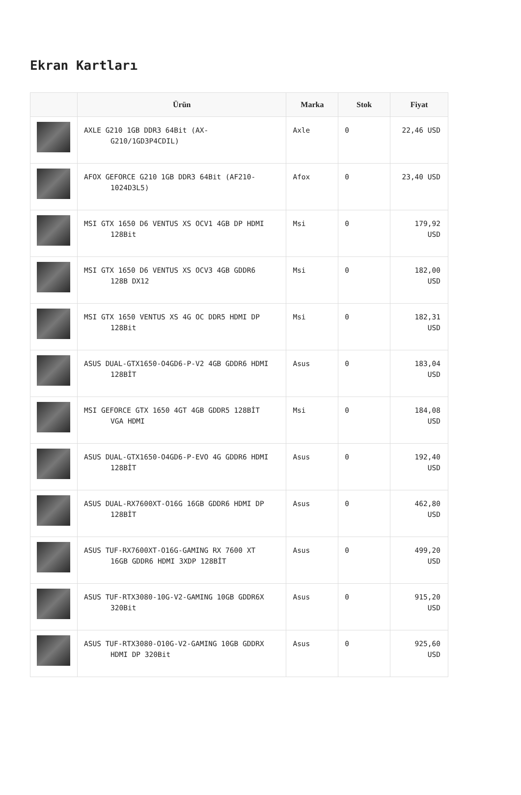Ekran Kartları
| | Ürün | Marka | Stok | Fiyat |
| --- | --- | --- | --- | --- |
| | AXLE G210 1GB DDR3 64Bit (AX- G210/1GD3P4CDIL) | Axle | 0 | 22,46 USD |
| | AFOX GEFORCE G210 1GB DDR3 64Bit (AF210- 1024D3L5) | Afox | 0 | 23,40 USD |
| | MSI GTX 1650 D6 VENTUS XS OCV1 4GB DP HDMI 128Bit | Msi | 0 | 179,92 USD |
| | MSI GTX 1650 D6 VENTUS XS OCV3 4GB GDDR6 128B DX12 | Msi | 0 | 182,00 USD |
| | MSI GTX 1650 VENTUS XS 4G OC DDR5 HDMI DP 128Bit | Msi | 0 | 182,31 USD |
| | ASUS DUAL-GTX1650-O4GD6-P-V2 4GB GDDR6 HDMI 128BİT | Asus | 0 | 183,04 USD |
| | MSI GEFORCE GTX 1650 4GT 4GB GDDR5 128BİT VGA HDMI | Msi | 0 | 184,08 USD |
| | ASUS DUAL-GTX1650-O4GD6-P-EVO 4G GDDR6 HDMI 128BİT | Asus | 0 | 192,40 USD |
| | ASUS DUAL-RX7600XT-O16G 16GB GDDR6 HDMI DP 128BİT | Asus | 0 | 462,80 USD |
| | ASUS TUF-RX7600XT-O16G-GAMING RX 7600 XT 16GB GDDR6 HDMI 3XDP 128BİT | Asus | 0 | 499,20 USD |
| | ASUS TUF-RTX3080-10G-V2-GAMING 10GB GDDR6X 320Bit | Asus | 0 | 915,20 USD |
| | ASUS TUF-RTX3080-O10G-V2-GAMING 10GB GDDRX HDMI DP 320Bit | Asus | 0 | 925,60 USD |